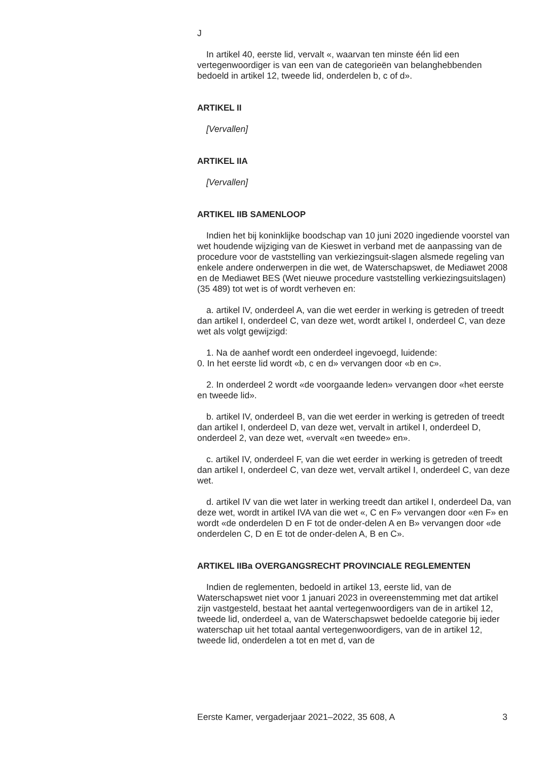J
In artikel 40, eerste lid, vervalt «, waarvan ten minste één lid een vertegenwoordiger is van een van de categorieën van belanghebbenden bedoeld in artikel 12, tweede lid, onderdelen b, c of d».
ARTIKEL II
[Vervallen]
ARTIKEL IIA
[Vervallen]
ARTIKEL IIB SAMENLOOP
Indien het bij koninklijke boodschap van 10 juni 2020 ingediende voorstel van wet houdende wijziging van de Kieswet in verband met de aanpassing van de procedure voor de vaststelling van verkiezingsuit-slagen alsmede regeling van enkele andere onderwerpen in die wet, de Waterschapswet, de Mediawet 2008 en de Mediawet BES (Wet nieuwe procedure vaststelling verkiezingsuitslagen) (35 489) tot wet is of wordt verheven en:
a. artikel IV, onderdeel A, van die wet eerder in werking is getreden of treedt dan artikel I, onderdeel C, van deze wet, wordt artikel I, onderdeel C, van deze wet als volgt gewijzigd:
1. Na de aanhef wordt een onderdeel ingevoegd, luidende:
0. In het eerste lid wordt «b, c en d» vervangen door «b en c».
2. In onderdeel 2 wordt «de voorgaande leden» vervangen door «het eerste en tweede lid».
b. artikel IV, onderdeel B, van die wet eerder in werking is getreden of treedt dan artikel I, onderdeel D, van deze wet, vervalt in artikel I, onderdeel D, onderdeel 2, van deze wet, «vervalt «en tweede» en».
c. artikel IV, onderdeel F, van die wet eerder in werking is getreden of treedt dan artikel I, onderdeel C, van deze wet, vervalt artikel I, onderdeel C, van deze wet.
d. artikel IV van die wet later in werking treedt dan artikel I, onderdeel Da, van deze wet, wordt in artikel IVA van die wet «, C en F» vervangen door «en F» en wordt «de onderdelen D en F tot de onder-delen A en B» vervangen door «de onderdelen C, D en E tot de onder-delen A, B en C».
ARTIKEL IIBa OVERGANGSRECHT PROVINCIALE REGLEMENTEN
Indien de reglementen, bedoeld in artikel 13, eerste lid, van de Waterschapswet niet voor 1 januari 2023 in overeenstemming met dat artikel zijn vastgesteld, bestaat het aantal vertegenwoordigers van de in artikel 12, tweede lid, onderdeel a, van de Waterschapswet bedoelde categorie bij ieder waterschap uit het totaal aantal vertegenwoordigers, van de in artikel 12, tweede lid, onderdelen a tot en met d, van de
Eerste Kamer, vergaderjaar 2021–2022, 35 608, A 3